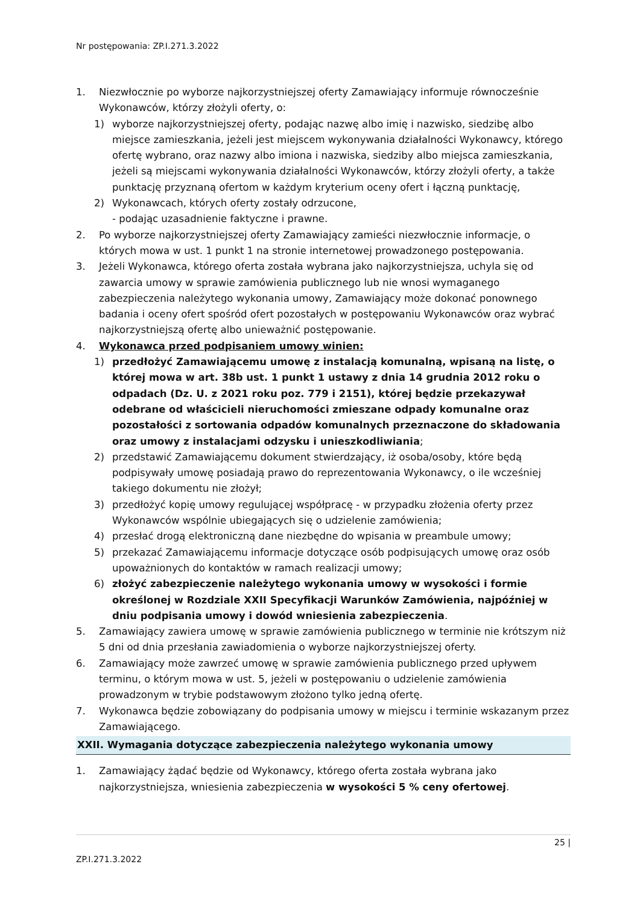Nr postępowania: ZP.I.271.3.2022
1. Niezwłocznie po wyborze najkorzystniejszej oferty Zamawiający informuje równocześnie Wykonawców, którzy złożyli oferty, o:
1) wyborze najkorzystniejszej oferty, podając nazwę albo imię i nazwisko, siedzibę albo miejsce zamieszkania, jeżeli jest miejscem wykonywania działalności Wykonawcy, którego ofertę wybrano, oraz nazwy albo imiona i nazwiska, siedziby albo miejsca zamieszkania, jeżeli są miejscami wykonywania działalności Wykonawców, którzy złożyli oferty, a także punktację przyznaną ofertom w każdym kryterium oceny ofert i łączną punktację,
2) Wykonawcach, których oferty zostały odrzucone,
- podając uzasadnienie faktyczne i prawne.
2. Po wyborze najkorzystniejszej oferty Zamawiający zamieści niezwłocznie informacje, o których mowa w ust. 1 punkt 1 na stronie internetowej prowadzonego postępowania.
3. Jeżeli Wykonawca, którego oferta została wybrana jako najkorzystniejsza, uchyla się od zawarcia umowy w sprawie zamówienia publicznego lub nie wnosi wymaganego zabezpieczenia należytego wykonania umowy, Zamawiający może dokonać ponownego badania i oceny ofert spośród ofert pozostałych w postępowaniu Wykonawców oraz wybrać najkorzystniejszą ofertę albo unieważnić postępowanie.
4. Wykonawca przed podpisaniem umowy winien:
1) przedłożyć Zamawiającemu umowę z instalacją komunalną, wpisaną na listę, o której mowa w art. 38b ust. 1 punkt 1 ustawy z dnia 14 grudnia 2012 roku o odpadach (Dz. U. z 2021 roku poz. 779 i 2151), której będzie przekazywał odebrane od właścicieli nieruchomości zmieszane odpady komunalne oraz pozostałości z sortowania odpadów komunalnych przeznaczone do składowania oraz umowy z instalacjami odzysku i unieszkodliwiania;
2) przedstawić Zamawiającemu dokument stwierdzający, iż osoba/osoby, które będą podpisywały umowę posiadają prawo do reprezentowania Wykonawcy, o ile wcześniej takiego dokumentu nie złożył;
3) przedłożyć kopię umowy regulującej współpracę - w przypadku złożenia oferty przez Wykonawców wspólnie ubiegających się o udzielenie zamówienia;
4) przesłać drogą elektroniczną dane niezbędne do wpisania w preambule umowy;
5) przekazać Zamawiającemu informacje dotyczące osób podpisujących umowę oraz osób upoważnionych do kontaktów w ramach realizacji umowy;
6) złożyć zabezpieczenie należytego wykonania umowy w wysokości i formie określonej w Rozdziale XXII Specyfikacji Warunków Zamówienia, najpóźniej w dniu podpisania umowy i dowód wniesienia zabezpieczenia.
5. Zamawiający zawiera umowę w sprawie zamówienia publicznego w terminie nie krótszym niż 5 dni od dnia przesłania zawiadomienia o wyborze najkorzystniejszej oferty.
6. Zamawiający może zawrzeć umowę w sprawie zamówienia publicznego przed upływem terminu, o którym mowa w ust. 5, jeżeli w postępowaniu o udzielenie zamówienia prowadzonym w trybie podstawowym złożono tylko jedną ofertę.
7. Wykonawca będzie zobowiązany do podpisania umowy w miejscu i terminie wskazanym przez Zamawiającego.
XXII. Wymagania dotyczące zabezpieczenia należytego wykonania umowy
1. Zamawiający żądać będzie od Wykonawcy, którego oferta została wybrana jako najkorzystniejsza, wniesienia zabezpieczenia w wysokości 5 % ceny ofertowej.
25 |
ZP.I.271.3.2022